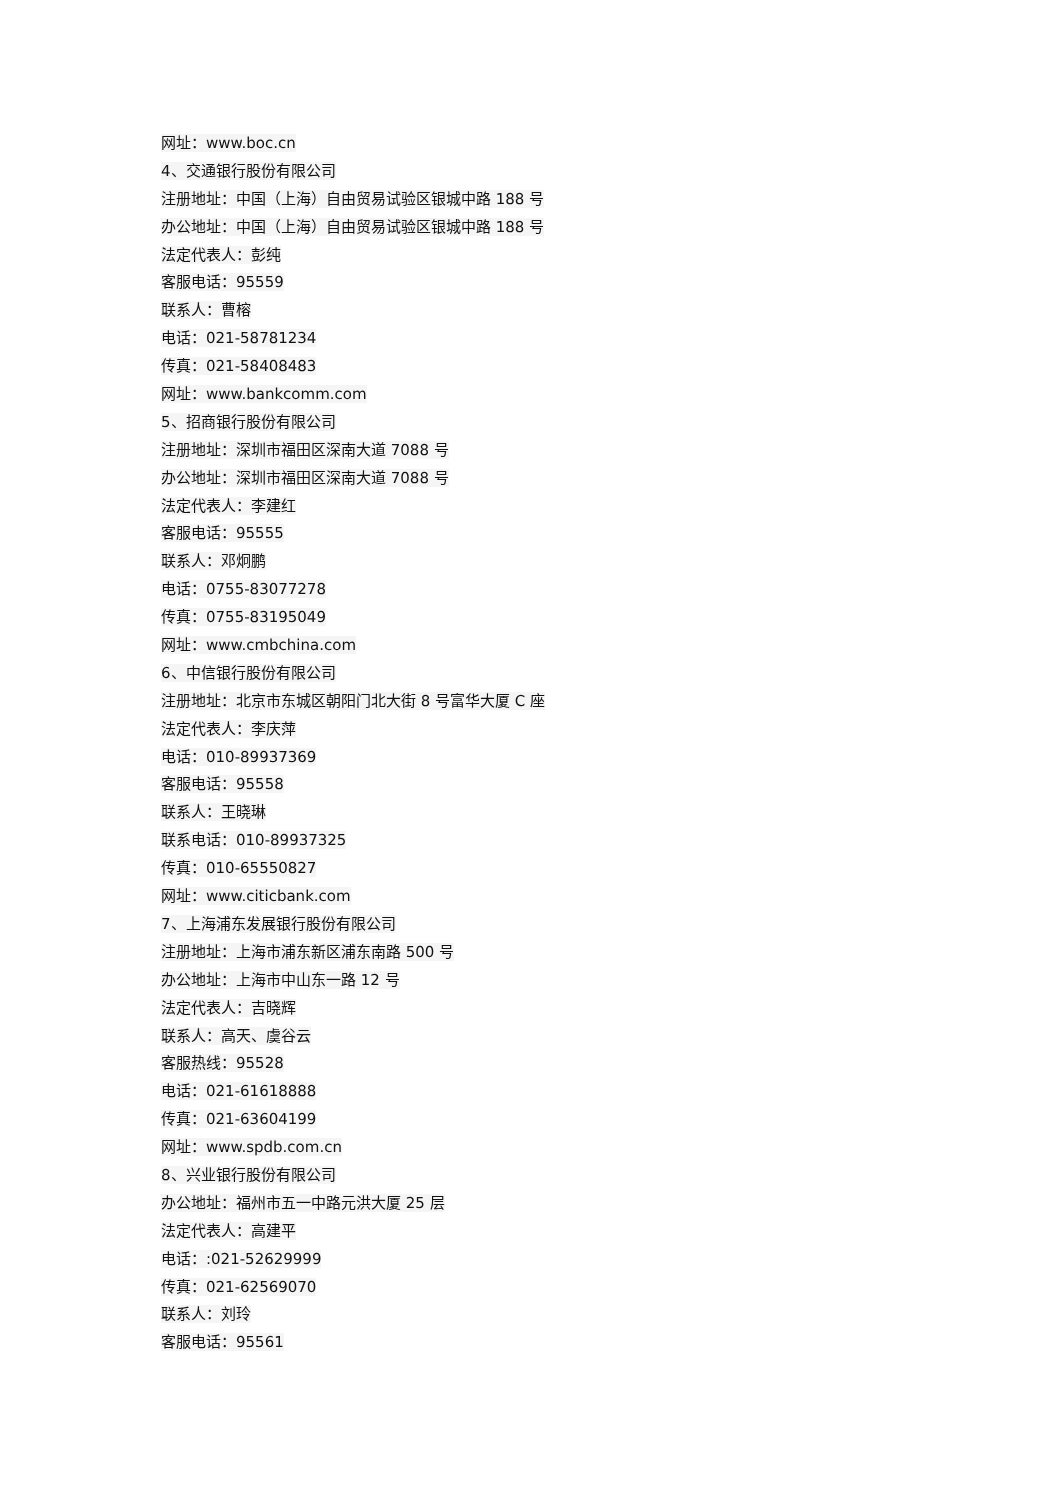网址：www.boc.cn
4、交通银行股份有限公司
注册地址：中国（上海）自由贸易试验区银城中路 188 号
办公地址：中国（上海）自由贸易试验区银城中路 188 号
法定代表人：彭纯
客服电话：95559
联系人：曹榕
电话：021-58781234
传真：021-58408483
网址：www.bankcomm.com
5、招商银行股份有限公司
注册地址：深圳市福田区深南大道 7088 号
办公地址：深圳市福田区深南大道 7088 号
法定代表人：李建红
客服电话：95555
联系人：邓炯鹏
电话：0755-83077278
传真：0755-83195049
网址：www.cmbchina.com
6、中信银行股份有限公司
注册地址：北京市东城区朝阳门北大街 8 号富华大厦 C 座
法定代表人：李庆萍
电话：010-89937369
客服电话：95558
联系人：王晓琳
联系电话：010-89937325
传真：010-65550827
网址：www.citicbank.com
7、上海浦东发展银行股份有限公司
注册地址：上海市浦东新区浦东南路 500 号
办公地址：上海市中山东一路 12 号
法定代表人：吉晓辉
联系人：高天、虞谷云
客服热线：95528
电话：021-61618888
传真：021-63604199
网址：www.spdb.com.cn
8、兴业银行股份有限公司
办公地址：福州市五一中路元洪大厦 25 层
法定代表人：高建平
电话：:021-52629999
传真：021-62569070
联系人：刘玲
客服电话：95561